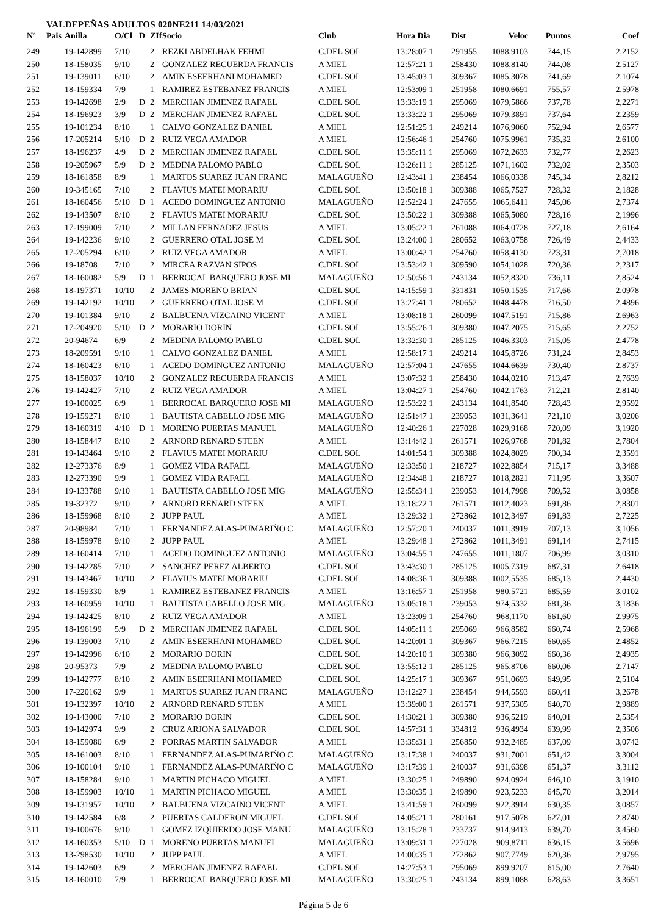VALDEPEÑAS ADULTOS 020NE211 14/03/2021
| Nº | Pais | Anilla | O/Cl | D | ZIf | Socio | Club | Hora Dia | Dist | Veloc | Puntos | Coef |
| --- | --- | --- | --- | --- | --- | --- | --- | --- | --- | --- | --- | --- |
| 249 | | 19-142899 | 7/10 | | 2 | REZKI ABDELHAK FEHMI | C.DEL SOL | 13:28:07 1 | 291955 | 1088,9103 | 744,15 | 2,2152 |
| 250 | | 18-158035 | 9/10 | | 2 | GONZALEZ RECUERDA FRANCIS | A MIEL | 12:57:21 1 | 258430 | 1088,8140 | 744,08 | 2,5127 |
| 251 | | 19-139011 | 6/10 | | 2 | AMIN ESEERHANI MOHAMED | C.DEL SOL | 13:45:03 1 | 309367 | 1085,3078 | 741,69 | 2,1074 |
| 252 | | 18-159334 | 7/9 | | 1 | RAMIREZ ESTEBANEZ FRANCIS | A MIEL | 12:53:09 1 | 251958 | 1080,6691 | 755,57 | 2,5978 |
| 253 | | 19-142698 | 2/9 | D | 2 | MERCHAN JIMENEZ RAFAEL | C.DEL SOL | 13:33:19 1 | 295069 | 1079,5866 | 737,78 | 2,2271 |
| 254 | | 18-196923 | 3/9 | D | 2 | MERCHAN JIMENEZ RAFAEL | C.DEL SOL | 13:33:22 1 | 295069 | 1079,3891 | 737,64 | 2,2359 |
| 255 | | 19-101234 | 8/10 | | 1 | CALVO GONZALEZ DANIEL | A MIEL | 12:51:25 1 | 249214 | 1076,9060 | 752,94 | 2,6577 |
| 256 | | 17-205214 | 5/10 | D | 2 | RUIZ VEGA AMADOR | A MIEL | 12:56:46 1 | 254760 | 1075,9961 | 735,32 | 2,6100 |
| 257 | | 18-196237 | 4/9 | D | 2 | MERCHAN JIMENEZ RAFAEL | C.DEL SOL | 13:35:11 1 | 295069 | 1072,2633 | 732,77 | 2,2623 |
| 258 | | 19-205967 | 5/9 | D | 2 | MEDINA PALOMO PABLO | C.DEL SOL | 13:26:11 1 | 285125 | 1071,1602 | 732,02 | 2,3503 |
| 259 | | 18-161858 | 8/9 | | 1 | MARTOS SUAREZ JUAN FRANC | MALAGUEÑO | 12:43:41 1 | 238454 | 1066,0338 | 745,34 | 2,8212 |
| 260 | | 19-345165 | 7/10 | | 2 | FLAVIUS MATEI MORARIU | C.DEL SOL | 13:50:18 1 | 309388 | 1065,7527 | 728,32 | 2,1828 |
| 261 | | 18-160456 | 5/10 | D | 1 | ACEDO DOMINGUEZ ANTONIO | MALAGUEÑO | 12:52:24 1 | 247655 | 1065,6411 | 745,06 | 2,7374 |
| 262 | | 19-143507 | 8/10 | | 2 | FLAVIUS MATEI MORARIU | C.DEL SOL | 13:50:22 1 | 309388 | 1065,5080 | 728,16 | 2,1996 |
| 263 | | 17-199009 | 7/10 | | 2 | MILLAN FERNADEZ JESUS | A MIEL | 13:05:22 1 | 261088 | 1064,0728 | 727,18 | 2,6164 |
| 264 | | 19-142236 | 9/10 | | 2 | GUERRERO OTAL JOSE M | C.DEL SOL | 13:24:00 1 | 280652 | 1063,0758 | 726,49 | 2,4433 |
| 265 | | 17-205294 | 6/10 | | 2 | RUIZ VEGA AMADOR | A MIEL | 13:00:42 1 | 254760 | 1058,4130 | 723,31 | 2,7018 |
| 266 | | 19-18708 | 7/10 | | 2 | MIRCEA RAZVAN SIPOS | C.DEL SOL | 13:53:42 1 | 309590 | 1054,1028 | 720,36 | 2,2317 |
| 267 | | 18-160082 | 5/9 | D | 1 | BERROCAL BARQUERO JOSE MI | MALAGUEÑO | 12:50:56 1 | 243134 | 1052,8320 | 736,11 | 2,8524 |
| 268 | | 18-197371 | 10/10 | | 2 | JAMES MORENO BRIAN | C.DEL SOL | 14:15:59 1 | 331831 | 1050,1535 | 717,66 | 2,0978 |
| 269 | | 19-142192 | 10/10 | | 2 | GUERRERO OTAL JOSE M | C.DEL SOL | 13:27:41 1 | 280652 | 1048,4478 | 716,50 | 2,4896 |
| 270 | | 19-101384 | 9/10 | | 2 | BALBUENA VIZCAINO VICENT | A MIEL | 13:08:18 1 | 260099 | 1047,5191 | 715,86 | 2,6963 |
| 271 | | 17-204920 | 5/10 | D | 2 | MORARIO DORIN | C.DEL SOL | 13:55:26 1 | 309380 | 1047,2075 | 715,65 | 2,2752 |
| 272 | | 20-94674 | 6/9 | | 2 | MEDINA PALOMO PABLO | C.DEL SOL | 13:32:30 1 | 285125 | 1046,3303 | 715,05 | 2,4778 |
| 273 | | 18-209591 | 9/10 | | 1 | CALVO GONZALEZ DANIEL | A MIEL | 12:58:17 1 | 249214 | 1045,8726 | 731,24 | 2,8453 |
| 274 | | 18-160423 | 6/10 | | 1 | ACEDO DOMINGUEZ ANTONIO | MALAGUEÑO | 12:57:04 1 | 247655 | 1044,6639 | 730,40 | 2,8737 |
| 275 | | 18-158037 | 10/10 | | 2 | GONZALEZ RECUERDA FRANCIS | A MIEL | 13:07:32 1 | 258430 | 1044,0210 | 713,47 | 2,7639 |
| 276 | | 19-142427 | 7/10 | | 2 | RUIZ VEGA AMADOR | A MIEL | 13:04:27 1 | 254760 | 1042,1763 | 712,21 | 2,8140 |
| 277 | | 19-100025 | 6/9 | | 1 | BERROCAL BARQUERO JOSE MI | MALAGUEÑO | 12:53:22 1 | 243134 | 1041,8540 | 728,43 | 2,9592 |
| 278 | | 19-159271 | 8/10 | | 1 | BAUTISTA CABELLO JOSE MIG | MALAGUEÑO | 12:51:47 1 | 239053 | 1031,3641 | 721,10 | 3,0206 |
| 279 | | 18-160319 | 4/10 | D | 1 | MORENO PUERTAS MANUEL | MALAGUEÑO | 12:40:26 1 | 227028 | 1029,9168 | 720,09 | 3,1920 |
| 280 | | 18-158447 | 8/10 | | 2 | ARNORD RENARD STEEN | A MIEL | 13:14:42 1 | 261571 | 1026,9768 | 701,82 | 2,7804 |
| 281 | | 19-143464 | 9/10 | | 2 | FLAVIUS MATEI MORARIU | C.DEL SOL | 14:01:54 1 | 309388 | 1024,8029 | 700,34 | 2,3591 |
| 282 | | 12-273376 | 8/9 | | 1 | GOMEZ VIDA RAFAEL | MALAGUEÑO | 12:33:50 1 | 218727 | 1022,8854 | 715,17 | 3,3488 |
| 283 | | 12-273390 | 9/9 | | 1 | GOMEZ VIDA RAFAEL | MALAGUEÑO | 12:34:48 1 | 218727 | 1018,2821 | 711,95 | 3,3607 |
| 284 | | 19-133788 | 9/10 | | 1 | BAUTISTA CABELLO JOSE MIG | MALAGUEÑO | 12:55:34 1 | 239053 | 1014,7998 | 709,52 | 3,0858 |
| 285 | | 19-32372 | 9/10 | | 2 | ARNORD RENARD STEEN | A MIEL | 13:18:22 1 | 261571 | 1012,4023 | 691,86 | 2,8301 |
| 286 | | 18-159968 | 8/10 | | 2 | JUPP PAUL | A MIEL | 13:29:32 1 | 272862 | 1012,3497 | 691,83 | 2,7225 |
| 287 | | 20-98984 | 7/10 | | 1 | FERNANDEZ ALAS-PUMARIÑO C | MALAGUEÑO | 12:57:20 1 | 240037 | 1011,3919 | 707,13 | 3,1056 |
| 288 | | 18-159978 | 9/10 | | 2 | JUPP PAUL | A MIEL | 13:29:48 1 | 272862 | 1011,3491 | 691,14 | 2,7415 |
| 289 | | 18-160414 | 7/10 | | 1 | ACEDO DOMINGUEZ ANTONIO | MALAGUEÑO | 13:04:55 1 | 247655 | 1011,1807 | 706,99 | 3,0310 |
| 290 | | 19-142285 | 7/10 | | 2 | SANCHEZ PEREZ ALBERTO | C.DEL SOL | 13:43:30 1 | 285125 | 1005,7319 | 687,31 | 2,6418 |
| 291 | | 19-143467 | 10/10 | | 2 | FLAVIUS MATEI MORARIU | C.DEL SOL | 14:08:36 1 | 309388 | 1002,5535 | 685,13 | 2,4430 |
| 292 | | 18-159330 | 8/9 | | 1 | RAMIREZ ESTEBANEZ FRANCIS | A MIEL | 13:16:57 1 | 251958 | 980,5721 | 685,59 | 3,0102 |
| 293 | | 18-160959 | 10/10 | | 1 | BAUTISTA CABELLO JOSE MIG | MALAGUEÑO | 13:05:18 1 | 239053 | 974,5332 | 681,36 | 3,1836 |
| 294 | | 19-142425 | 8/10 | | 2 | RUIZ VEGA AMADOR | A MIEL | 13:23:09 1 | 254760 | 968,1170 | 661,60 | 2,9975 |
| 295 | | 18-196199 | 5/9 | D | 2 | MERCHAN JIMENEZ RAFAEL | C.DEL SOL | 14:05:11 1 | 295069 | 966,8582 | 660,74 | 2,5968 |
| 296 | | 19-139003 | 7/10 | | 2 | AMIN ESEERHANI MOHAMED | C.DEL SOL | 14:20:01 1 | 309367 | 966,7215 | 660,65 | 2,4852 |
| 297 | | 19-142996 | 6/10 | | 2 | MORARIO DORIN | C.DEL SOL | 14:20:10 1 | 309380 | 966,3092 | 660,36 | 2,4935 |
| 298 | | 20-95373 | 7/9 | | 2 | MEDINA PALOMO PABLO | C.DEL SOL | 13:55:12 1 | 285125 | 965,8706 | 660,06 | 2,7147 |
| 299 | | 19-142777 | 8/10 | | 2 | AMIN ESEERHANI MOHAMED | C.DEL SOL | 14:25:17 1 | 309367 | 951,0693 | 649,95 | 2,5104 |
| 300 | | 17-220162 | 9/9 | | 1 | MARTOS SUAREZ JUAN FRANC | MALAGUEÑO | 13:12:27 1 | 238454 | 944,5593 | 660,41 | 3,2678 |
| 301 | | 19-132397 | 10/10 | | 2 | ARNORD RENARD STEEN | A MIEL | 13:39:00 1 | 261571 | 937,5305 | 640,70 | 2,9889 |
| 302 | | 19-143000 | 7/10 | | 2 | MORARIO DORIN | C.DEL SOL | 14:30:21 1 | 309380 | 936,5219 | 640,01 | 2,5354 |
| 303 | | 19-142974 | 9/9 | | 2 | CRUZ ARJONA SALVADOR | C.DEL SOL | 14:57:31 1 | 334812 | 936,4934 | 639,99 | 2,3506 |
| 304 | | 18-159080 | 6/9 | | 2 | PORRAS MARTIN SALVADOR | A MIEL | 13:35:31 1 | 256850 | 932,2485 | 637,09 | 3,0742 |
| 305 | | 18-161003 | 8/10 | | 1 | FERNANDEZ ALAS-PUMARIÑO C | MALAGUEÑO | 13:17:38 1 | 240037 | 931,7001 | 651,42 | 3,3004 |
| 306 | | 19-100104 | 9/10 | | 1 | FERNANDEZ ALAS-PUMARIÑO C | MALAGUEÑO | 13:17:39 1 | 240037 | 931,6398 | 651,37 | 3,3112 |
| 307 | | 18-158284 | 9/10 | | 1 | MARTIN PICHACO MIGUEL | A MIEL | 13:30:25 1 | 249890 | 924,0924 | 646,10 | 3,1910 |
| 308 | | 18-159903 | 10/10 | | 1 | MARTIN PICHACO MIGUEL | A MIEL | 13:30:35 1 | 249890 | 923,5233 | 645,70 | 3,2014 |
| 309 | | 19-131957 | 10/10 | | 2 | BALBUENA VIZCAINO VICENT | A MIEL | 13:41:59 1 | 260099 | 922,3914 | 630,35 | 3,0857 |
| 310 | | 19-142584 | 6/8 | | 2 | PUERTAS CALDERON MIGUEL | C.DEL SOL | 14:05:21 1 | 280161 | 917,5078 | 627,01 | 2,8740 |
| 311 | | 19-100676 | 9/10 | | 1 | GOMEZ IZQUIERDO JOSE MANU | MALAGUEÑO | 13:15:28 1 | 233737 | 914,9413 | 639,70 | 3,4560 |
| 312 | | 18-160353 | 5/10 | D | 1 | MORENO PUERTAS MANUEL | MALAGUEÑO | 13:09:31 1 | 227028 | 909,8711 | 636,15 | 3,5696 |
| 313 | | 13-298530 | 10/10 | | 2 | JUPP PAUL | A MIEL | 14:00:35 1 | 272862 | 907,7749 | 620,36 | 2,9795 |
| 314 | | 19-142603 | 6/9 | | 2 | MERCHAN JIMENEZ RAFAEL | C.DEL SOL | 14:27:53 1 | 295069 | 899,9207 | 615,00 | 2,7640 |
| 315 | | 18-160010 | 7/9 | | 1 | BERROCAL BARQUERO JOSE MI | MALAGUEÑO | 13:30:25 1 | 243134 | 899,1088 | 628,63 | 3,3651 |
Página 5 de 6